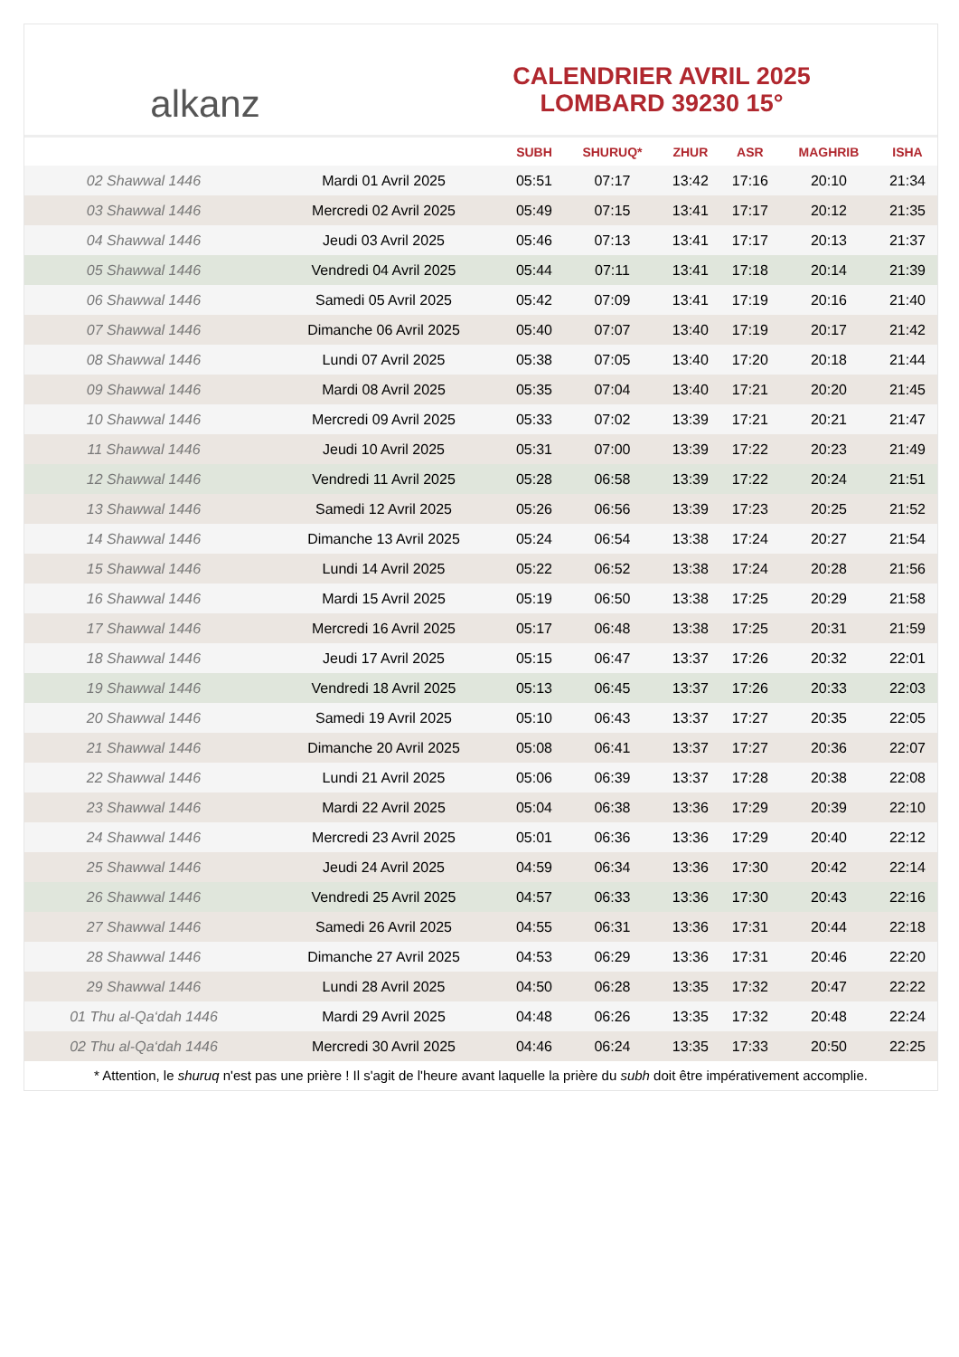alkanz
CALENDRIER AVRIL 2025
LOMBARD 39230 15°
| | | SUBH | SHURUQ* | ZHUR | ASR | MAGHRIB | ISHA |
| --- | --- | --- | --- | --- | --- | --- | --- |
| 02 Shawwal 1446 | Mardi 01 Avril 2025 | 05:51 | 07:17 | 13:42 | 17:16 | 20:10 | 21:34 |
| 03 Shawwal 1446 | Mercredi 02 Avril 2025 | 05:49 | 07:15 | 13:41 | 17:17 | 20:12 | 21:35 |
| 04 Shawwal 1446 | Jeudi 03 Avril 2025 | 05:46 | 07:13 | 13:41 | 17:17 | 20:13 | 21:37 |
| 05 Shawwal 1446 | Vendredi 04 Avril 2025 | 05:44 | 07:11 | 13:41 | 17:18 | 20:14 | 21:39 |
| 06 Shawwal 1446 | Samedi 05 Avril 2025 | 05:42 | 07:09 | 13:41 | 17:19 | 20:16 | 21:40 |
| 07 Shawwal 1446 | Dimanche 06 Avril 2025 | 05:40 | 07:07 | 13:40 | 17:19 | 20:17 | 21:42 |
| 08 Shawwal 1446 | Lundi 07 Avril 2025 | 05:38 | 07:05 | 13:40 | 17:20 | 20:18 | 21:44 |
| 09 Shawwal 1446 | Mardi 08 Avril 2025 | 05:35 | 07:04 | 13:40 | 17:21 | 20:20 | 21:45 |
| 10 Shawwal 1446 | Mercredi 09 Avril 2025 | 05:33 | 07:02 | 13:39 | 17:21 | 20:21 | 21:47 |
| 11 Shawwal 1446 | Jeudi 10 Avril 2025 | 05:31 | 07:00 | 13:39 | 17:22 | 20:23 | 21:49 |
| 12 Shawwal 1446 | Vendredi 11 Avril 2025 | 05:28 | 06:58 | 13:39 | 17:22 | 20:24 | 21:51 |
| 13 Shawwal 1446 | Samedi 12 Avril 2025 | 05:26 | 06:56 | 13:39 | 17:23 | 20:25 | 21:52 |
| 14 Shawwal 1446 | Dimanche 13 Avril 2025 | 05:24 | 06:54 | 13:38 | 17:24 | 20:27 | 21:54 |
| 15 Shawwal 1446 | Lundi 14 Avril 2025 | 05:22 | 06:52 | 13:38 | 17:24 | 20:28 | 21:56 |
| 16 Shawwal 1446 | Mardi 15 Avril 2025 | 05:19 | 06:50 | 13:38 | 17:25 | 20:29 | 21:58 |
| 17 Shawwal 1446 | Mercredi 16 Avril 2025 | 05:17 | 06:48 | 13:38 | 17:25 | 20:31 | 21:59 |
| 18 Shawwal 1446 | Jeudi 17 Avril 2025 | 05:15 | 06:47 | 13:37 | 17:26 | 20:32 | 22:01 |
| 19 Shawwal 1446 | Vendredi 18 Avril 2025 | 05:13 | 06:45 | 13:37 | 17:26 | 20:33 | 22:03 |
| 20 Shawwal 1446 | Samedi 19 Avril 2025 | 05:10 | 06:43 | 13:37 | 17:27 | 20:35 | 22:05 |
| 21 Shawwal 1446 | Dimanche 20 Avril 2025 | 05:08 | 06:41 | 13:37 | 17:27 | 20:36 | 22:07 |
| 22 Shawwal 1446 | Lundi 21 Avril 2025 | 05:06 | 06:39 | 13:37 | 17:28 | 20:38 | 22:08 |
| 23 Shawwal 1446 | Mardi 22 Avril 2025 | 05:04 | 06:38 | 13:36 | 17:29 | 20:39 | 22:10 |
| 24 Shawwal 1446 | Mercredi 23 Avril 2025 | 05:01 | 06:36 | 13:36 | 17:29 | 20:40 | 22:12 |
| 25 Shawwal 1446 | Jeudi 24 Avril 2025 | 04:59 | 06:34 | 13:36 | 17:30 | 20:42 | 22:14 |
| 26 Shawwal 1446 | Vendredi 25 Avril 2025 | 04:57 | 06:33 | 13:36 | 17:30 | 20:43 | 22:16 |
| 27 Shawwal 1446 | Samedi 26 Avril 2025 | 04:55 | 06:31 | 13:36 | 17:31 | 20:44 | 22:18 |
| 28 Shawwal 1446 | Dimanche 27 Avril 2025 | 04:53 | 06:29 | 13:36 | 17:31 | 20:46 | 22:20 |
| 29 Shawwal 1446 | Lundi 28 Avril 2025 | 04:50 | 06:28 | 13:35 | 17:32 | 20:47 | 22:22 |
| 01 Thu al-Qa‘dah 1446 | Mardi 29 Avril 2025 | 04:48 | 06:26 | 13:35 | 17:32 | 20:48 | 22:24 |
| 02 Thu al-Qa‘dah 1446 | Mercredi 30 Avril 2025 | 04:46 | 06:24 | 13:35 | 17:33 | 20:50 | 22:25 |
* Attention, le shuruq n'est pas une prière ! Il s'agit de l'heure avant laquelle la prière du subh doit être impérativement accomplie.